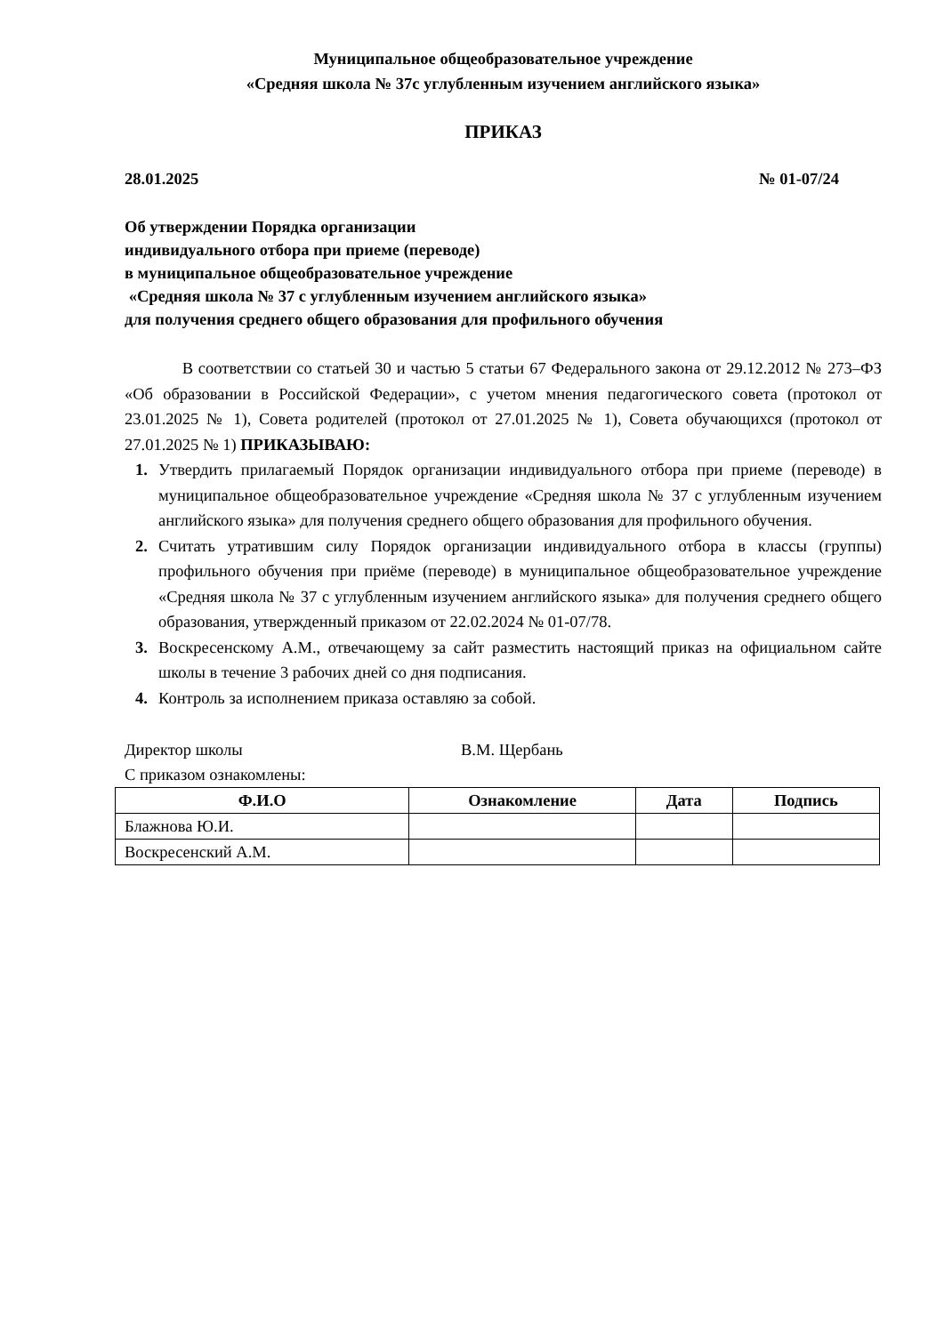Муниципальное общеобразовательное учреждение
«Средняя школа № 37с углубленным изучением английского языка»
ПРИКАЗ
28.01.2025 № 01-07/24
Об утверждении Порядка организации
индивидуального отбора при приеме (переводе)
в муниципальное общеобразовательное учреждение
«Средняя школа № 37 с углубленным изучением английского языка»
для получения среднего общего образования для профильного обучения
В соответствии со статьей 30 и частью 5 статьи 67 Федерального закона от 29.12.2012 № 273–ФЗ «Об образовании в Российской Федерации», с учетом мнения педагогического совета (протокол от 23.01.2025 № 1), Совета родителей (протокол от 27.01.2025 № 1), Совета обучающихся (протокол от 27.01.2025 № 1) ПРИКАЗЫВАЮ:
1. Утвердить прилагаемый Порядок организации индивидуального отбора при приеме (переводе) в муниципальное общеобразовательное учреждение «Средняя школа № 37 с углубленным изучением английского языка» для получения среднего общего образования для профильного обучения.
2. Считать утратившим силу Порядок организации индивидуального отбора в классы (группы) профильного обучения при приёме (переводе) в муниципальное общеобразовательное учреждение «Средняя школа № 37 с углубленным изучением английского языка» для получения среднего общего образования, утвержденный приказом от 22.02.2024 № 01-07/78.
3. Воскресенскому А.М., отвечающему за сайт разместить настоящий приказ на официальном сайте школы в течение 3 рабочих дней со дня подписания.
4. Контроль за исполнением приказа оставляю за собой.
Директор школы В.М. Щербань
С приказом ознакомлены:
| Ф.И.О | Ознакомление | Дата | Подпись |
| --- | --- | --- | --- |
| Блажнова Ю.И. | | | |
| Воскресенский А.М. | | | |